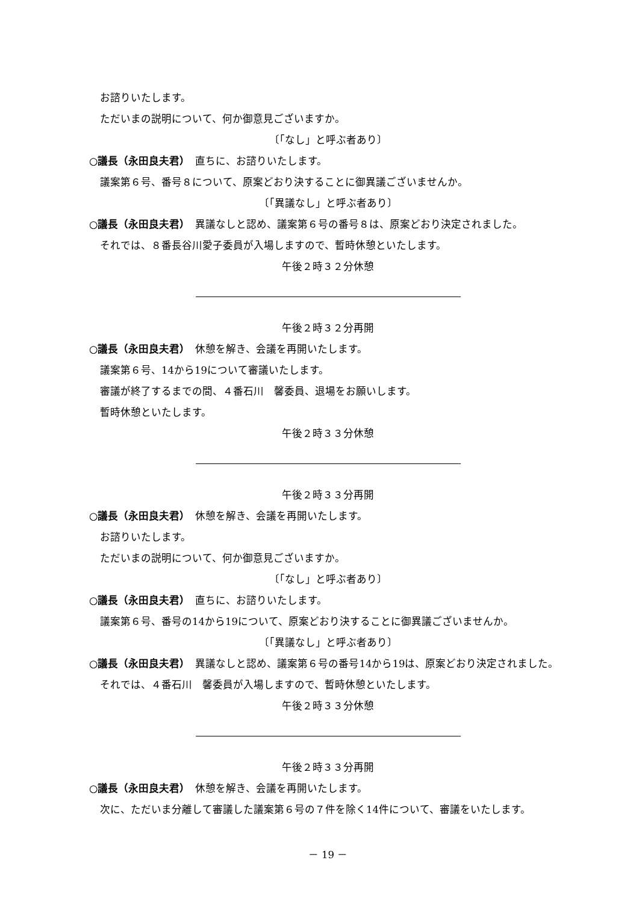お諮りいたします。
ただいまの説明について、何か御意見ございますか。
〔「なし」と呼ぶ者あり〕
○議長（永田良夫君）　直ちに、お諮りいたします。
議案第６号、番号８について、原案どおり決することに御異議ございませんか。
〔「異議なし」と呼ぶ者あり〕
○議長（永田良夫君）　異議なしと認め、議案第６号の番号８は、原案どおり決定されました。
それでは、８番長谷川愛子委員が入場しますので、暫時休憩といたします。
午後２時３２分休憩
午後２時３２分再開
○議長（永田良夫君）　休憩を解き、会議を再開いたします。
議案第６号、14から19について審議いたします。
審議が終了するまでの間、４番石川　馨委員、退場をお願いします。
暫時休憩といたします。
午後２時３３分休憩
午後２時３３分再開
○議長（永田良夫君）　休憩を解き、会議を再開いたします。
お諮りいたします。
ただいまの説明について、何か御意見ございますか。
〔「なし」と呼ぶ者あり〕
○議長（永田良夫君）　直ちに、お諮りいたします。
議案第６号、番号の14から19について、原案どおり決することに御異議ございませんか。
〔「異議なし」と呼ぶ者あり〕
○議長（永田良夫君）　異議なしと認め、議案第６号の番号14から19は、原案どおり決定されました。
それでは、４番石川　馨委員が入場しますので、暫時休憩といたします。
午後２時３３分休憩
午後２時３３分再開
○議長（永田良夫君）　休憩を解き、会議を再開いたします。
次に、ただいま分離して審議した議案第６号の７件を除く14件について、審議をいたします。
－ 19 －